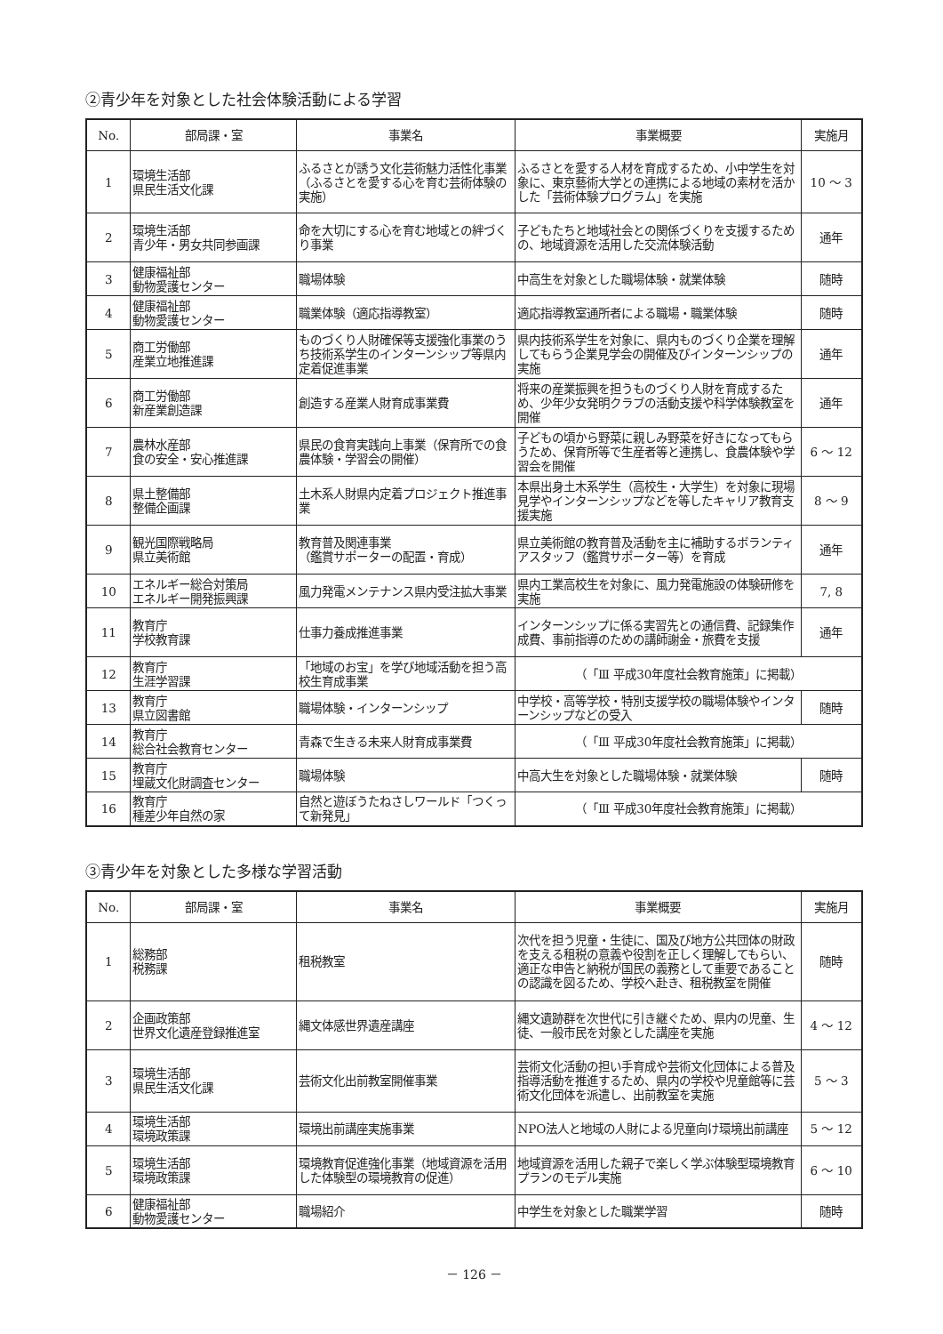②青少年を対象とした社会体験活動による学習
| No. | 部局課・室 | 事業名 | 事業概要 | 実施月 |
| --- | --- | --- | --- | --- |
| 1 | 環境生活部 県民生活文化課 | ふるさとが誘う文化芸術魅力活性化事業（ふるさとを愛する心を育む芸術体験の実施） | ふるさとを愛する人材を育成するため、小中学生を対象に、東京藝術大学との連携による地域の素材を活かした「芸術体験プログラム」を実施 | 10 ～ 3 |
| 2 | 環境生活部 青少年・男女共同参画課 | 命を大切にする心を育む地域との絆づくり事業 | 子どもたちと地域社会との関係づくりを支援するための、地域資源を活用した交流体験活動 | 通年 |
| 3 | 健康福祉部 動物愛護センター | 職場体験 | 中高生を対象とした職場体験・就業体験 | 随時 |
| 4 | 健康福祉部 動物愛護センター | 職業体験（適応指導教室） | 適応指導教室通所者による職場・職業体験 | 随時 |
| 5 | 商工労働部 産業立地推進課 | ものづくり人財確保等支援強化事業のうち技術系学生のインターンシップ等県内定着促進事業 | 県内技術系学生を対象に、県内ものづくり企業を理解してもらう企業見学会の開催及びインターンシップの実施 | 通年 |
| 6 | 商工労働部 新産業創造課 | 創造する産業人財育成事業費 | 将来の産業振興を担うものづくり人財を育成するため、少年少女発明クラブの活動支援や科学体験教室を開催 | 通年 |
| 7 | 農林水産部 食の安全・安心推進課 | 県民の食育実践向上事業（保育所での食農体験・学習会の開催） | 子どもの頃から野菜に親しみ野菜を好きになってもらうため、保育所等で生産者等と連携し、食農体験や学習会を開催 | 6 ～ 12 |
| 8 | 県土整備部 整備企画課 | 土木系人財県内定着プロジェクト推進事業 | 本県出身土木系学生（高校生・大学生）を対象に現場見学やインターンシップなどを等したキャリア教育支援実施 | 8 ～ 9 |
| 9 | 観光国際戦略局 県立美術館 | 教育普及関連事業 （鑑賞サポーターの配置・育成） | 県立美術館の教育普及活動を主に補助するボランティアスタッフ（鑑賞サポーター等）を育成 | 通年 |
| 10 | エネルギー総合対策局 エネルギー開発振興課 | 風力発電メンテナンス県内受注拡大事業 | 県内工業高校生を対象に、風力発電施設の体験研修を実施 | 7, 8 |
| 11 | 教育庁 学校教育課 | 仕事力養成推進事業 | インターンシップに係る実習先との通信費、記録集作成費、事前指導のための講師謝金・旅費を支援 | 通年 |
| 12 | 教育庁 生涯学習課 | 「地域のお宝」を学び地域活動を担う高校生育成事業 | （「Ⅲ 平成30年度社会教育施策」に掲載） | |
| 13 | 教育庁 県立図書館 | 職場体験・インターンシップ | 中学校・高等学校・特別支援学校の職場体験やインターンシップなどの受入 | 随時 |
| 14 | 教育庁 総合社会教育センター | 青森で生きる未来人財育成事業費 | （「Ⅲ 平成30年度社会教育施策」に掲載） | |
| 15 | 教育庁 埋蔵文化財調査センター | 職場体験 | 中高大生を対象とした職場体験・就業体験 | 随時 |
| 16 | 教育庁 種差少年自然の家 | 自然と遊ぼうたねさしワールド「つくって新発見」 | （「Ⅲ 平成30年度社会教育施策」に掲載） | |
③青少年を対象とした多様な学習活動
| No. | 部局課・室 | 事業名 | 事業概要 | 実施月 |
| --- | --- | --- | --- | --- |
| 1 | 総務部 税務課 | 租税教室 | 次代を担う児童・生徒に、国及び地方公共団体の財政を支える租税の意義や役割を正しく理解してもらい、適正な申告と納税が国民の義務として重要であることの認識を図るため、学校へ赴き、租税教室を開催 | 随時 |
| 2 | 企画政策部 世界文化遺産登録推進室 | 縄文体感世界遺産講座 | 縄文遺跡群を次世代に引き継ぐため、県内の児童、生徒、一般市民を対象とした講座を実施 | 4 ～ 12 |
| 3 | 環境生活部 県民生活文化課 | 芸術文化出前教室開催事業 | 芸術文化活動の担い手育成や芸術文化団体による普及指導活動を推進するため、県内の学校や児童館等に芸術文化団体を派遣し、出前教室を実施 | 5 ～ 3 |
| 4 | 環境生活部 環境政策課 | 環境出前講座実施事業 | NPO法人と地域の人財による児童向け環境出前講座 | 5 ～ 12 |
| 5 | 環境生活部 環境政策課 | 環境教育促進強化事業（地域資源を活用した体験型の環境教育の促進） | 地域資源を活用した親子で楽しく学ぶ体験型環境教育プランのモデル実施 | 6 ～ 10 |
| 6 | 健康福祉部 動物愛護センター | 職場紹介 | 中学生を対象とした職業学習 | 随時 |
－ 126 －